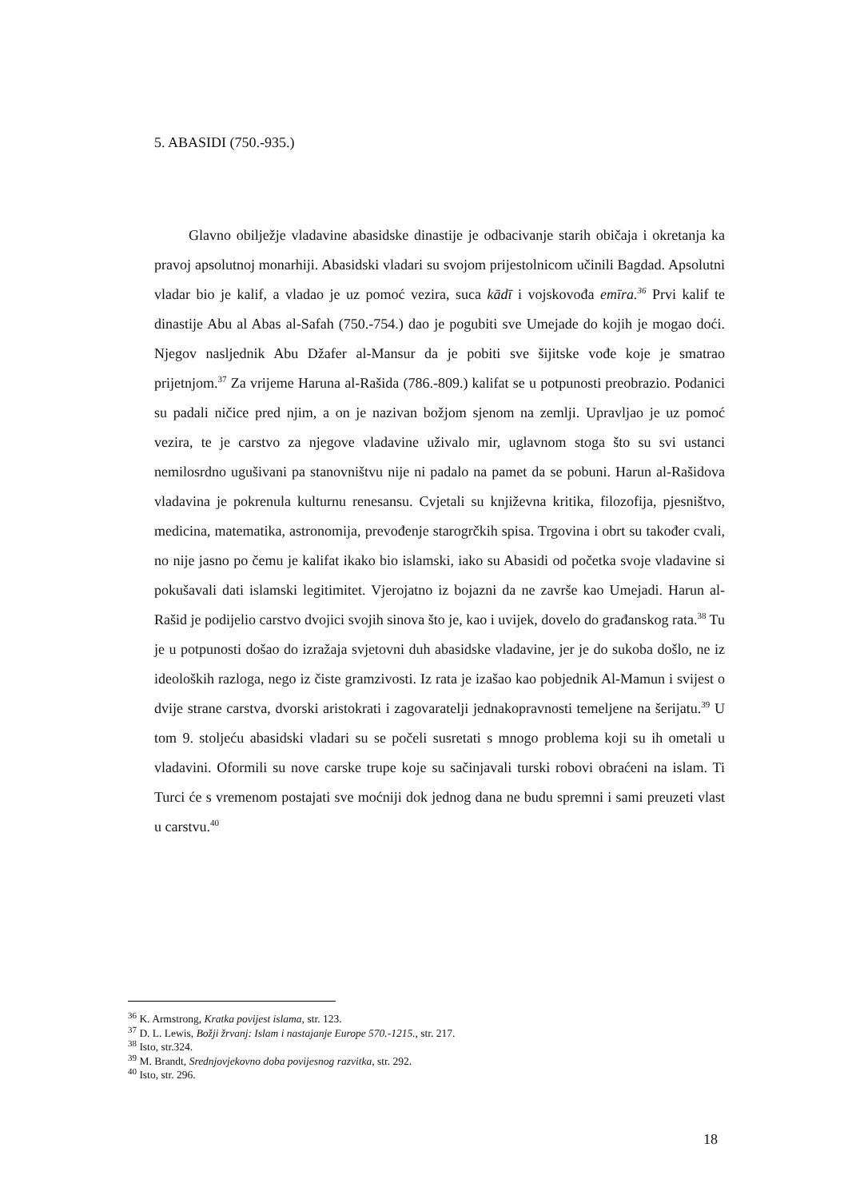5. ABASIDI (750.-935.)
Glavno obilježje vladavine abasidske dinastije je odbacivanje starih običaja i okretanja ka pravoj apsolutnoj monarhiji. Abasidski vladari su svojom prijestolnicom učinili Bagdad. Apsolutni vladar bio je kalif, a vladao je uz pomoć vezira, suca kādī i vojskovođa emīra.<sup>36</sup> Prvi kalif te dinastije Abu al Abas al-Safah (750.-754.) dao je pogubiti sve Umejade do kojih je mogao doći. Njegov nasljednik Abu Džafer al-Mansur da je pobiti sve šijitske vođe koje je smatrao prijetnjom.<sup>37</sup> Za vrijeme Haruna al-Rašida (786.-809.) kalifat se u potpunosti preobrazio. Podanici su padali ničice pred njim, a on je nazivan božjom sjenom na zemlji. Upravljao je uz pomoć vezira, te je carstvo za njegove vladavine uživalo mir, uglavnom stoga što su svi ustanci nemilosrdno ugušivani pa stanovništvu nije ni padalo na pamet da se pobuni. Harun al-Rašidova vladavina je pokrenula kulturnu renesansu. Cvjetali su književna kritika, filozofija, pjesništvo, medicina, matematika, astronomija, prevođenje starogrčkih spisa. Trgovina i obrt su također cvali, no nije jasno po čemu je kalifat ikako bio islamski, iako su Abasidi od početka svoje vladavine si pokušavali dati islamski legitimitet. Vjerojatno iz bojazni da ne završe kao Umejadi. Harun al-Rašid je podijelio carstvo dvojici svojih sinova što je, kao i uvijek, dovelo do građanskog rata.<sup>38</sup> Tu je u potpunosti došao do izražaja svjetovni duh abasidske vladavine, jer je do sukoba došlo, ne iz ideoloških razloga, nego iz čiste gramzivosti. Iz rata je izašao kao pobjednik Al-Mamun i svijest o dvije strane carstva, dvorski aristokrati i zagovaratelji jednakopravnosti temeljene na šerijatu.<sup>39</sup> U tom 9. stoljeću abasidski vladari su se počeli susretati s mnogo problema koji su ih ometali u vladavini. Oformili su nove carske trupe koje su sačinjavali turski robovi obraćeni na islam. Ti Turci će s vremenom postajati sve moćniji dok jednog dana ne budu spremni i sami preuzeti vlast u carstvu.<sup>40</sup>
<sup>36</sup> K. Armstrong, Kratka povijest islama, str. 123.
<sup>37</sup> D. L. Lewis, Božji žrvanj: Islam i nastajanje Europe 570.-1215., str. 217.
<sup>38</sup> Isto, str.324.
<sup>39</sup> M. Brandt, Srednjovjekovno doba povijesnog razvitka, str. 292.
<sup>40</sup> Isto, str. 296.
18